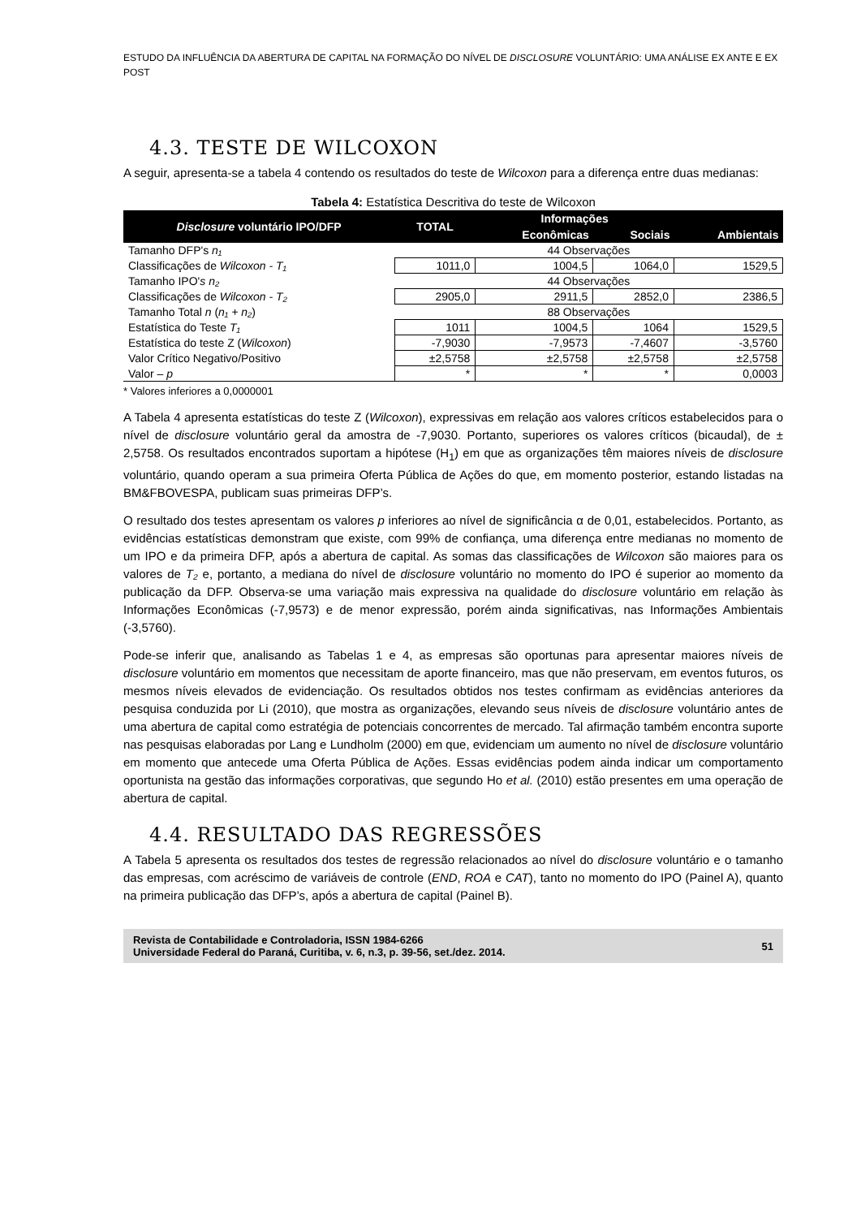ESTUDO DA INFLUÊNCIA DA ABERTURA DE CAPITAL NA FORMAÇÃO DO NÍVEL DE DISCLOSURE VOLUNTÁRIO: UMA ANÁLISE EX ANTE E EX POST
4.3. TESTE DE WILCOXON
A seguir, apresenta-se a tabela 4 contendo os resultados do teste de Wilcoxon para a diferença entre duas medianas:
Tabela 4: Estatística Descritiva do teste de Wilcoxon
| Disclosure voluntário IPO/DFP | TOTAL | Informações | | |
| --- | --- | --- | --- | --- |
| | | Econômicas | Sociais | Ambientais |
| Tamanho DFP's n₁ | 44 Observações | | | |
| Classificações de Wilcoxon - T₁ | 1011,0 | 1004,5 | 1064,0 | 1529,5 |
| Tamanho IPO' s n₂ | 44 Observações | | | |
| Classificações de Wilcoxon - T₂ | 2905,0 | 2911,5 | 2852,0 | 2386,5 |
| Tamanho Total n ( n₁ + n₂ ) | 88 Observações | | | |
| Estatística do Teste T₁ | 1011 | 1004,5 | 1064 | 1529,5 |
| Estatística do teste Z ( Wilcoxon ) | -7,9030 | -7,9573 | -7,4607 | -3,5760 |
| Valor Crítico Negativo/Positivo | ±2,5758 | ±2,5758 | ±2,5758 | ±2,5758 |
| Valor – p | * | * | * | 0,0003 |
* Valores inferiores a 0,0000001
A Tabela 4 apresenta estatísticas do teste Z (Wilcoxon), expressivas em relação aos valores críticos estabelecidos para o nível de disclosure voluntário geral da amostra de -7,9030. Portanto, superiores os valores críticos (bicaudal), de ± 2,5758. Os resultados encontrados suportam a hipótese (H<sub>1</sub>) em que as organizações têm maiores níveis de disclosure voluntário, quando operam a sua primeira Oferta Pública de Ações do que, em momento posterior, estando listadas na BM&FBOVESPA, publicam suas primeiras DFP’s.
O resultado dos testes apresentam os valores p inferiores ao nível de significância α de 0,01, estabelecidos. Portanto, as evidências estatísticas demonstram que existe, com 99% de confiança, uma diferença entre medianas no momento de um IPO e da primeira DFP, após a abertura de capital. As somas das classificações de Wilcoxon são maiores para os valores de T₂ e, portanto, a mediana do nível de disclosure voluntário no momento do IPO é superior ao momento da publicação da DFP. Observa-se uma variação mais expressiva na qualidade do disclosure voluntário em relação às Informações Econômicas (-7,9573) e de menor expressão, porém ainda significativas, nas Informações Ambientais (-3,5760).
Pode-se inferir que, analisando as Tabelas 1 e 4, as empresas são oportunas para apresentar maiores níveis de disclosure voluntário em momentos que necessitam de aporte financeiro, mas que não preservam, em eventos futuros, os mesmos níveis elevados de evidenciação. Os resultados obtidos nos testes confirmam as evidências anteriores da pesquisa conduzida por Li (2010), que mostra as organizações, elevando seus níveis de disclosure voluntário antes de uma abertura de capital como estratégia de potenciais concorrentes de mercado. Tal afirmação também encontra suporte nas pesquisas elaboradas por Lang e Lundholm (2000) em que, evidenciam um aumento no nível de disclosure voluntário em momento que antecede uma Oferta Pública de Ações. Essas evidências podem ainda indicar um comportamento oportunista na gestão das informações corporativas, que segundo Ho et al. (2010) estão presentes em uma operação de abertura de capital.
4.4. RESULTADO DAS REGRESSÕES
A Tabela 5 apresenta os resultados dos testes de regressão relacionados ao nível do disclosure voluntário e o tamanho das empresas, com acréscimo de variáveis de controle (END, ROA e CAT), tanto no momento do IPO (Painel A), quanto na primeira publicação das DFP’s, após a abertura de capital (Painel B).
Revista de Contabilidade e Controladoria, ISSN 1984-6266
Universidade Federal do Paraná, Curitiba, v. 6, n.3, p. 39-56, set./dez. 2014.
51